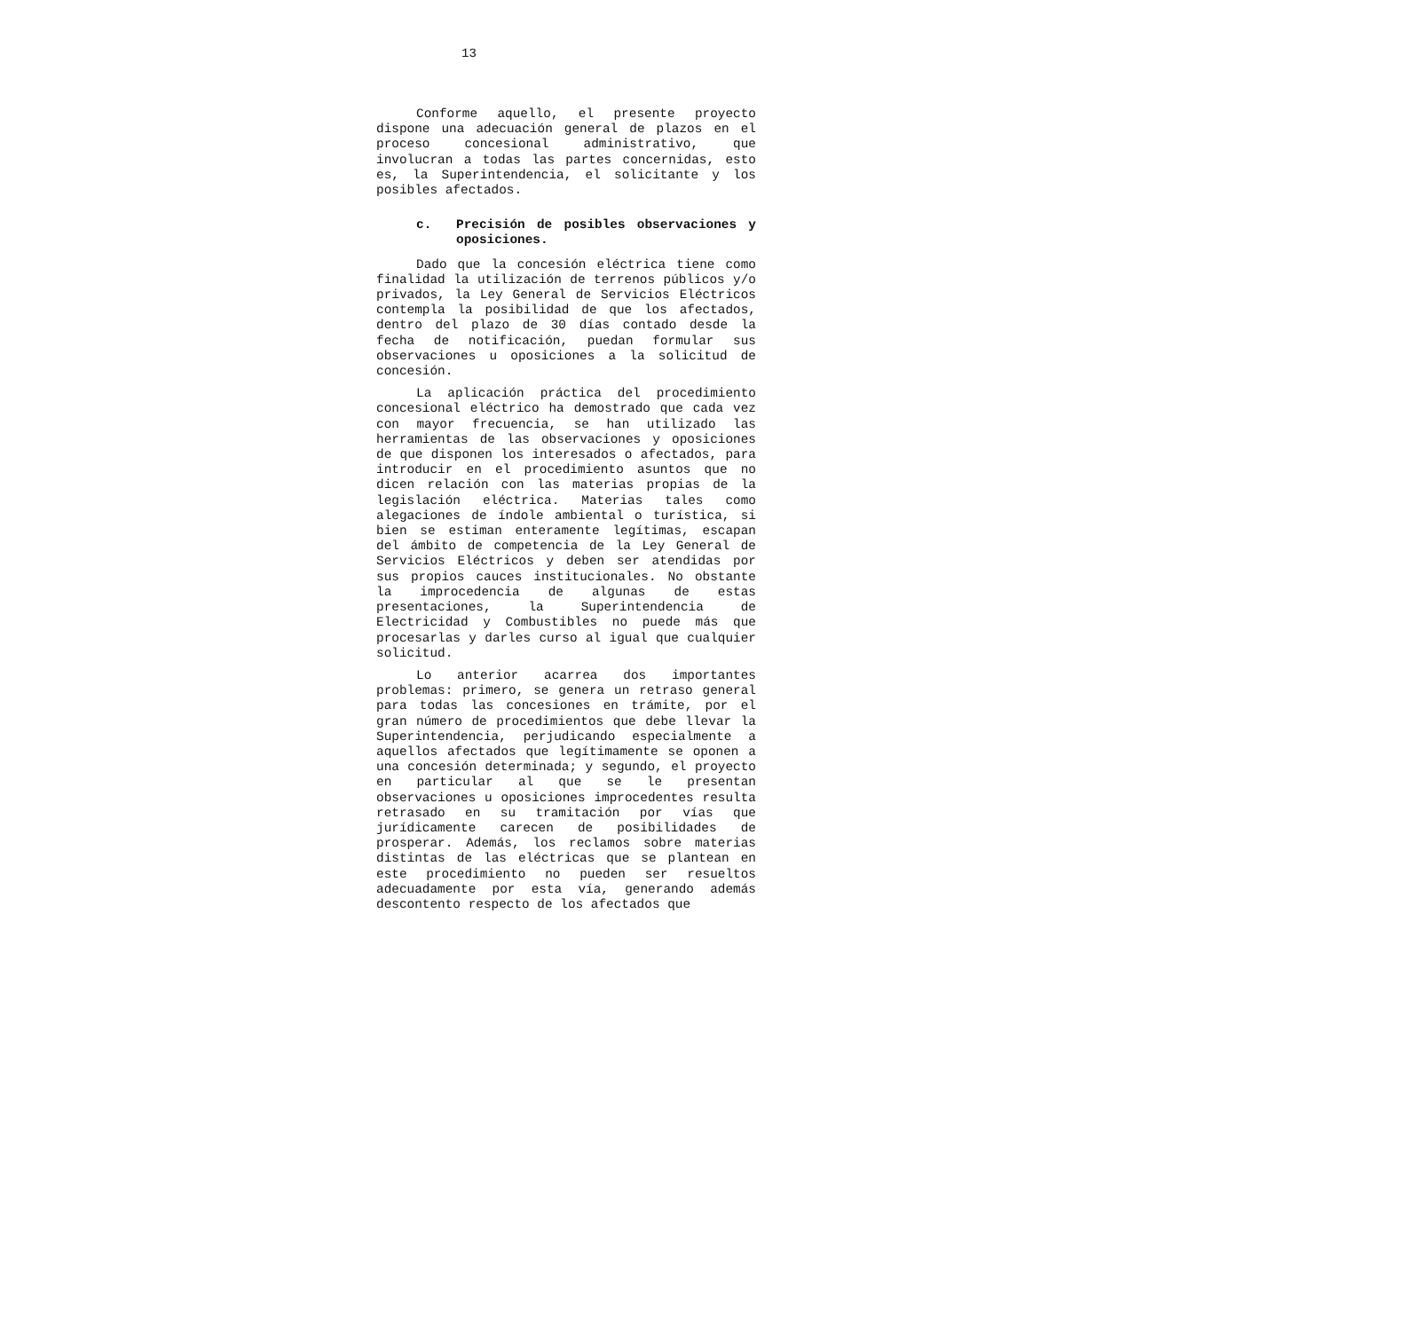13
Conforme aquello, el presente proyecto dispone una adecuación general de plazos en el proceso concesional administrativo, que involucran a todas las partes concernidas, esto es, la Superintendencia, el solicitante y los posibles afectados.
c. Precisión de posibles observaciones y oposiciones.
Dado que la concesión eléctrica tiene como finalidad la utilización de terrenos públicos y/o privados, la Ley General de Servicios Eléctricos contempla la posibilidad de que los afectados, dentro del plazo de 30 días contado desde la fecha de notificación, puedan formular sus observaciones u oposiciones a la solicitud de concesión.
La aplicación práctica del procedimiento concesional eléctrico ha demostrado que cada vez con mayor frecuencia, se han utilizado las herramientas de las observaciones y oposiciones de que disponen los interesados o afectados, para introducir en el procedimiento asuntos que no dicen relación con las materias propias de la legislación eléctrica. Materias tales como alegaciones de índole ambiental o turística, si bien se estiman enteramente legítimas, escapan del ámbito de competencia de la Ley General de Servicios Eléctricos y deben ser atendidas por sus propios cauces institucionales. No obstante la improcedencia de algunas de estas presentaciones, la Superintendencia de Electricidad y Combustibles no puede más que procesarlas y darles curso al igual que cualquier solicitud.
Lo anterior acarrea dos importantes problemas: primero, se genera un retraso general para todas las concesiones en trámite, por el gran número de procedimientos que debe llevar la Superintendencia, perjudicando especialmente a aquellos afectados que legítimamente se oponen a una concesión determinada; y segundo, el proyecto en particular al que se le presentan observaciones u oposiciones improcedentes resulta retrasado en su tramitación por vías que jurídicamente carecen de posibilidades de prosperar. Además, los reclamos sobre materias distintas de las eléctricas que se plantean en este procedimiento no pueden ser resueltos adecuadamente por esta vía, generando además descontento respecto de los afectados que